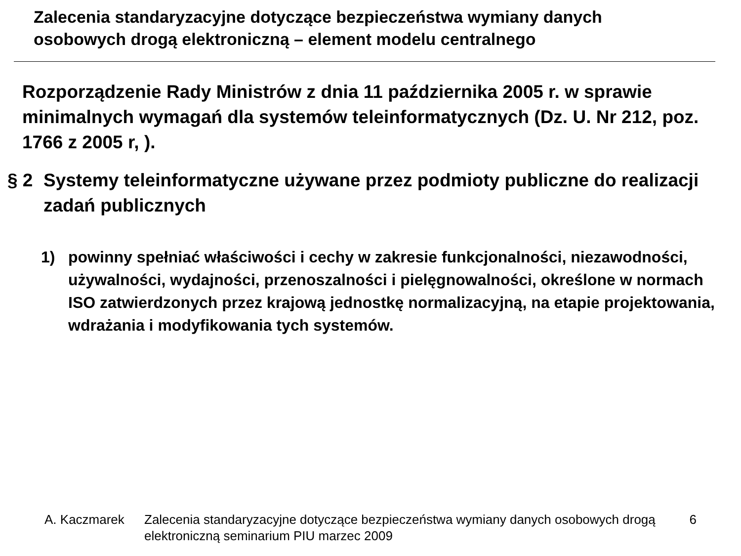Zalecenia standaryzacyjne dotyczące bezpieczeństwa wymiany danych
osobowych drogą elektroniczną – element modelu centralnego
Rozporządzenie Rady Ministrów z dnia 11 października 2005 r. w sprawie minimalnych wymagań dla systemów teleinformatycznych (Dz. U. Nr 212, poz. 1766 z 2005 r, ).
§ 2 Systemy teleinformatyczne używane przez podmioty publiczne do realizacji zadań publicznych
1) powinny spełniać właściwości i cechy w zakresie funkcjonalności, niezawodności, używalności, wydajności, przenoszalności i pielęgnowalności, określone w normach ISO zatwierdzonych przez krajową jednostkę normalizacyjną, na etapie projektowania, wdrażania i modyfikowania tych systemów.
A. Kaczmarek Zalecenia standaryzacyjne dotyczące bezpieczeństwa wymiany danych osobowych drogą elektroniczną seminarium PIU marzec 2009 6